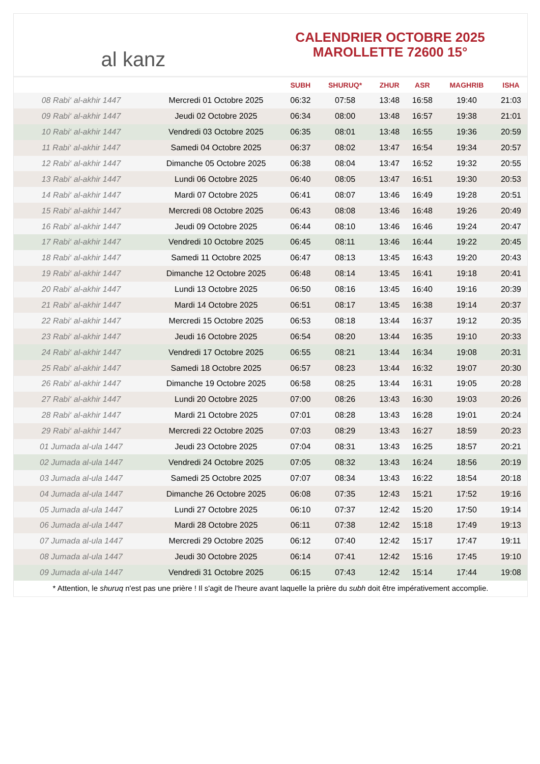al kanz
CALENDRIER OCTOBRE 2025
MAROLLETTE 72600 15°
| | | SUBH | SHURUQ* | ZHUR | ASR | MAGHRIB | ISHA |
| --- | --- | --- | --- | --- | --- | --- | --- |
| 08 Rabi‘ al-akhir 1447 | Mercredi 01 Octobre 2025 | 06:32 | 07:58 | 13:48 | 16:58 | 19:40 | 21:03 |
| 09 Rabi‘ al-akhir 1447 | Jeudi 02 Octobre 2025 | 06:34 | 08:00 | 13:48 | 16:57 | 19:38 | 21:01 |
| 10 Rabi‘ al-akhir 1447 | Vendredi 03 Octobre 2025 | 06:35 | 08:01 | 13:48 | 16:55 | 19:36 | 20:59 |
| 11 Rabi‘ al-akhir 1447 | Samedi 04 Octobre 2025 | 06:37 | 08:02 | 13:47 | 16:54 | 19:34 | 20:57 |
| 12 Rabi‘ al-akhir 1447 | Dimanche 05 Octobre 2025 | 06:38 | 08:04 | 13:47 | 16:52 | 19:32 | 20:55 |
| 13 Rabi‘ al-akhir 1447 | Lundi 06 Octobre 2025 | 06:40 | 08:05 | 13:47 | 16:51 | 19:30 | 20:53 |
| 14 Rabi‘ al-akhir 1447 | Mardi 07 Octobre 2025 | 06:41 | 08:07 | 13:46 | 16:49 | 19:28 | 20:51 |
| 15 Rabi‘ al-akhir 1447 | Mercredi 08 Octobre 2025 | 06:43 | 08:08 | 13:46 | 16:48 | 19:26 | 20:49 |
| 16 Rabi‘ al-akhir 1447 | Jeudi 09 Octobre 2025 | 06:44 | 08:10 | 13:46 | 16:46 | 19:24 | 20:47 |
| 17 Rabi‘ al-akhir 1447 | Vendredi 10 Octobre 2025 | 06:45 | 08:11 | 13:46 | 16:44 | 19:22 | 20:45 |
| 18 Rabi‘ al-akhir 1447 | Samedi 11 Octobre 2025 | 06:47 | 08:13 | 13:45 | 16:43 | 19:20 | 20:43 |
| 19 Rabi‘ al-akhir 1447 | Dimanche 12 Octobre 2025 | 06:48 | 08:14 | 13:45 | 16:41 | 19:18 | 20:41 |
| 20 Rabi‘ al-akhir 1447 | Lundi 13 Octobre 2025 | 06:50 | 08:16 | 13:45 | 16:40 | 19:16 | 20:39 |
| 21 Rabi‘ al-akhir 1447 | Mardi 14 Octobre 2025 | 06:51 | 08:17 | 13:45 | 16:38 | 19:14 | 20:37 |
| 22 Rabi‘ al-akhir 1447 | Mercredi 15 Octobre 2025 | 06:53 | 08:18 | 13:44 | 16:37 | 19:12 | 20:35 |
| 23 Rabi‘ al-akhir 1447 | Jeudi 16 Octobre 2025 | 06:54 | 08:20 | 13:44 | 16:35 | 19:10 | 20:33 |
| 24 Rabi‘ al-akhir 1447 | Vendredi 17 Octobre 2025 | 06:55 | 08:21 | 13:44 | 16:34 | 19:08 | 20:31 |
| 25 Rabi‘ al-akhir 1447 | Samedi 18 Octobre 2025 | 06:57 | 08:23 | 13:44 | 16:32 | 19:07 | 20:30 |
| 26 Rabi‘ al-akhir 1447 | Dimanche 19 Octobre 2025 | 06:58 | 08:25 | 13:44 | 16:31 | 19:05 | 20:28 |
| 27 Rabi‘ al-akhir 1447 | Lundi 20 Octobre 2025 | 07:00 | 08:26 | 13:43 | 16:30 | 19:03 | 20:26 |
| 28 Rabi‘ al-akhir 1447 | Mardi 21 Octobre 2025 | 07:01 | 08:28 | 13:43 | 16:28 | 19:01 | 20:24 |
| 29 Rabi‘ al-akhir 1447 | Mercredi 22 Octobre 2025 | 07:03 | 08:29 | 13:43 | 16:27 | 18:59 | 20:23 |
| 01 Jumada al-ula 1447 | Jeudi 23 Octobre 2025 | 07:04 | 08:31 | 13:43 | 16:25 | 18:57 | 20:21 |
| 02 Jumada al-ula 1447 | Vendredi 24 Octobre 2025 | 07:05 | 08:32 | 13:43 | 16:24 | 18:56 | 20:19 |
| 03 Jumada al-ula 1447 | Samedi 25 Octobre 2025 | 07:07 | 08:34 | 13:43 | 16:22 | 18:54 | 20:18 |
| 04 Jumada al-ula 1447 | Dimanche 26 Octobre 2025 | 06:08 | 07:35 | 12:43 | 15:21 | 17:52 | 19:16 |
| 05 Jumada al-ula 1447 | Lundi 27 Octobre 2025 | 06:10 | 07:37 | 12:42 | 15:20 | 17:50 | 19:14 |
| 06 Jumada al-ula 1447 | Mardi 28 Octobre 2025 | 06:11 | 07:38 | 12:42 | 15:18 | 17:49 | 19:13 |
| 07 Jumada al-ula 1447 | Mercredi 29 Octobre 2025 | 06:12 | 07:40 | 12:42 | 15:17 | 17:47 | 19:11 |
| 08 Jumada al-ula 1447 | Jeudi 30 Octobre 2025 | 06:14 | 07:41 | 12:42 | 15:16 | 17:45 | 19:10 |
| 09 Jumada al-ula 1447 | Vendredi 31 Octobre 2025 | 06:15 | 07:43 | 12:42 | 15:14 | 17:44 | 19:08 |
* Attention, le shuruq n'est pas une prière ! Il s'agit de l'heure avant laquelle la prière du subh doit être impérativement accomplie.